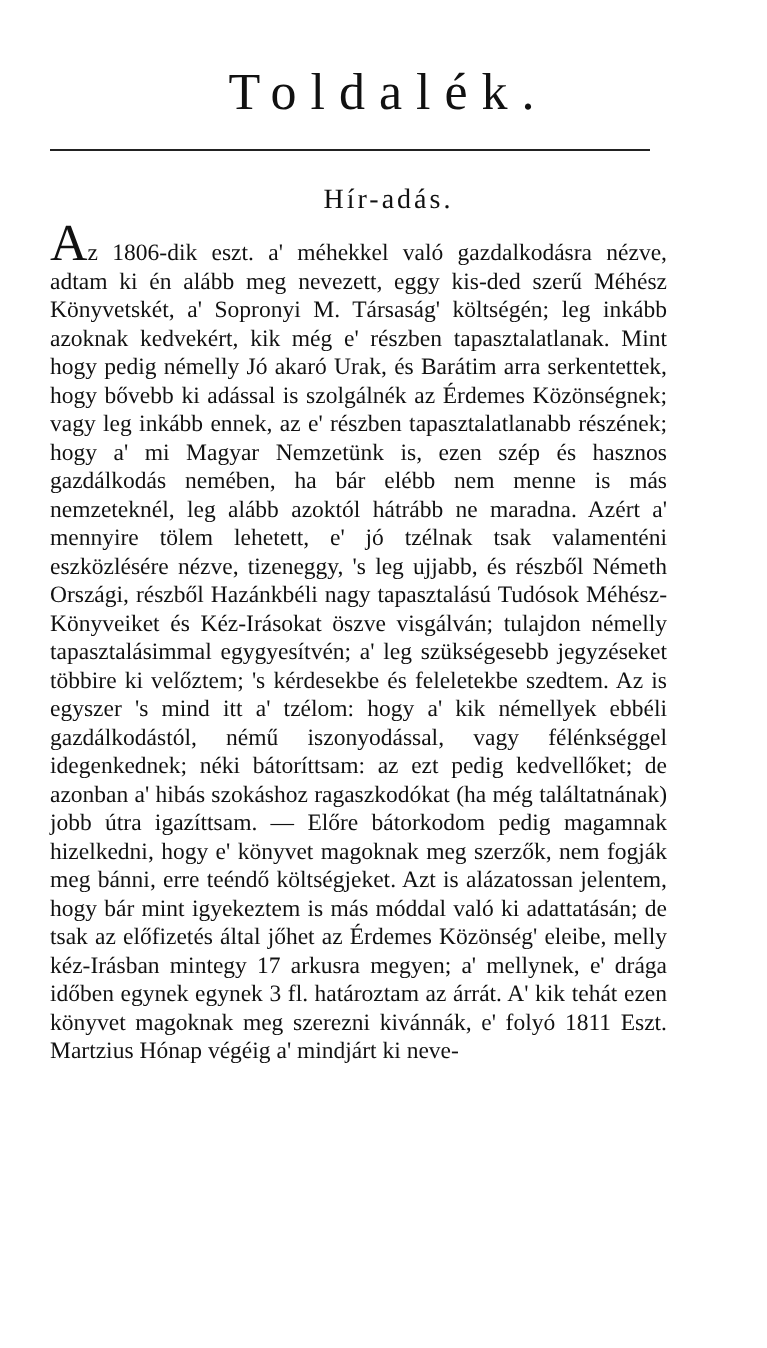Toldalék.
Hír-adás.
Az 1806-dik eszt. a' méhekkel való gazdalkodásra nézve, adtam ki én alább meg nevezett, eggy kis-ded szerű Méhész Könyvetskét, a' Sopronyi M. Társaság' költségén; leg inkább azoknak kedvekért, kik még e' részben tapasztalatlanak. Mint hogy pedig némelly Jó akaró Urak, és Barátim arra serkentettek, hogy bővebb ki adással is szolgálnék az Érdemes Közönségnek; vagy leg inkább ennek, az e' részben tapasztalatlanabb részének; hogy a' mi Magyar Nemzetünk is, ezen szép és hasznos gazdálkodás nemében, ha bár elébb nem menne is más nemzeteknél, leg alább azoktól hátrább ne maradna. Azért a' mennyire tölem lehetett, e' jó tzélnak tsak valamenténi eszközlésére nézve, tizeneggy, 's leg ujjabb, és részből Németh Országi, részből Hazánkbéli nagy tapasztalású Tudósok Méhész-Könyveiket és Kéz-Irásokat öszve visgálván; tulajdon némelly tapasztalásimmal egygyesítvén; a' leg szükségesebb jegyzéseket többire ki velőztem; 's kérdesekbe és feleletekbe szedtem. Az is egyszer 's mind itt a' tzélom: hogy a' kik némellyek ebbéli gazdálkodástól, némű iszonyodással, vagy félénkséggel idegenkednek; néki bátoríttsam: az ezt pedig kedvellőket; de azonban a' hibás szokáshoz ragaszkodókat (ha még találtatnának) jobb útra igazíttsam. — Előre bátorkodom pedig magamnak hizelkedni, hogy e' könyvet magoknak meg szerzők, nem fogják meg bánni, erre teéndő költségjeket. Azt is alázatossan jelentem, hogy bár mint igyekeztem is más móddal való ki adattatásán; de tsak az előfizetés által jőhet az Érdemes Közönség' eleibe, melly kéz-Irásban mintegy 17 arkusra megyen; a' mellynek, e' drága időben egynek egynek 3 fl. határoztam az árrát. A' kik tehát ezen könyvet magoknak meg szerezni kivánnák, e' folyó 1811 Eszt. Martzius Hónap végéig a' mindjárt ki neve-